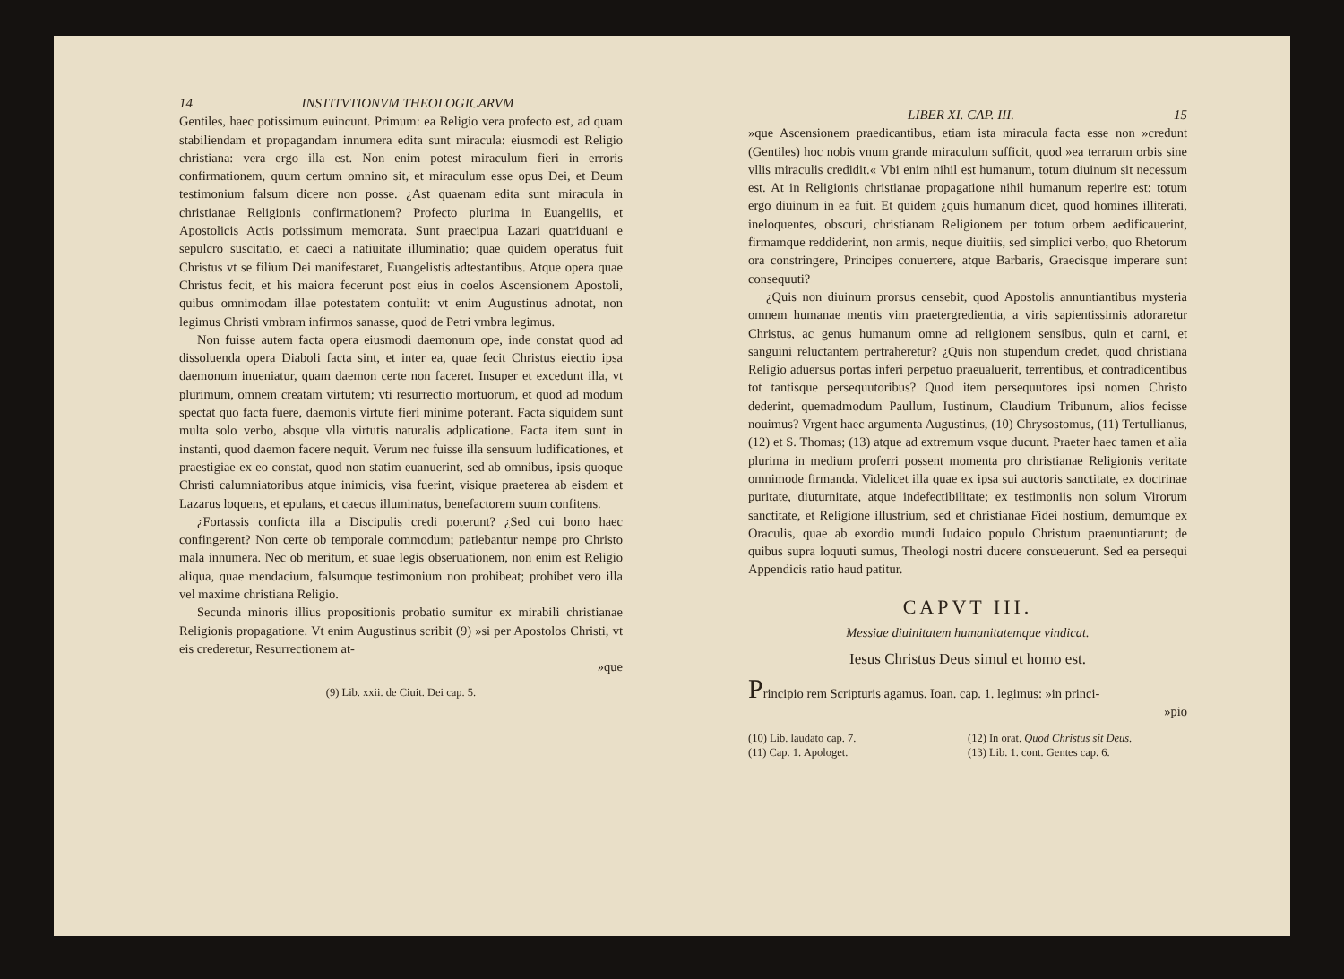14 INSTITVTIONVM THEOLOGICARVM
Gentiles, haec potissimum euincunt. Primum: ea Religio vera profecto est, ad quam stabiliendam et propagandam innumera edita sunt miracula: eiusmodi est Religio christiana: vera ergo illa est. Non enim potest miraculum fieri in erroris confirmationem, quum certum omnino sit, et miraculum esse opus Dei, et Deum testimonium falsum dicere non posse. ¿Ast quaenam edita sunt miracula in christianae Religionis confirmationem? Profecto plurima in Euangeliis, et Apostolicis Actis potissimum memorata. Sunt praecipua Lazari quatriduani e sepulcro suscitatio, et caeci a natiuitate illuminatio; quae quidem operatus fuit Christus vt se filium Dei manifestaret, Euangelistis adtestantibus. Atque opera quae Christus fecit, et his maiora fecerunt post eius in coelos Ascensionem Apostoli, quibus omnimodam illae potestatem contulit: vt enim Augustinus adnotat, non legimus Christi vmbram infirmos sanasse, quod de Petri vmbra legimus.
Non fuisse autem facta opera eiusmodi daemonum ope, inde constat quod ad dissoluenda opera Diaboli facta sint, et inter ea, quae fecit Christus eiectio ipsa daemonum inueniatur, quam daemon certe non faceret. Insuper et excedunt illa, vt plurimum, omnem creatam virtutem; vti resurrectio mortuorum, et quod ad modum spectat quo facta fuere, daemonis virtute fieri minime poterant. Facta siquidem sunt multa solo verbo, absque vlla virtutis naturalis adplicatione. Facta item sunt in instanti, quod daemon facere nequit. Verum nec fuisse illa sensuum ludificationes, et praestigiae ex eo constat, quod non statim euanuerint, sed ab omnibus, ipsis quoque Christi calumniatoribus atque inimicis, visa fuerint, visique praeterea ab eisdem et Lazarus loquens, et epulans, et caecus illuminatus, benefactorem suum confitens.
¿Fortassis conficta illa a Discipulis credi poterunt? ¿Sed cui bono haec confingerent? Non certe ob temporale commodum; patiebantur nempe pro Christo mala innumera. Nec ob meritum, et suae legis obseruationem, non enim est Religio aliqua, quae mendacium, falsumque testimonium non prohibeat; prohibet vero illa vel maxime christiana Religio.
Secunda minoris illius propositionis probatio sumitur ex mirabili christianae Religionis propagatione. Vt enim Augustinus scribit (9) »si per Apostolos Christi, vt eis crederetur, Resurrectionem at-
»que
(9) Lib. xxii. de Ciuit. Dei cap. 5.
LIBER XI. CAP. III. 15
»que Ascensionem praedicantibus, etiam ista miracula facta esse non »credunt (Gentiles) hoc nobis vnum grande miraculum sufficit, quod »ea terrarum orbis sine vllis miraculis credidit.« Vbi enim nihil est humanum, totum diuinum sit necessum est. At in Religionis christianae propagatione nihil humanum reperire est: totum ergo diuinum in ea fuit. Et quidem ¿quis humanum dicet, quod homines illiterati, ineloquentes, obscuri, christianam Religionem per totum orbem aedificauerint, firmamque reddiderint, non armis, neque diuitiis, sed simplici verbo, quo Rhetorum ora constringere, Principes conuertere, atque Barbaris, Graecisque imperare sunt consequuti?
¿Quis non diuinum prorsus censebit, quod Apostolis annuntiantibus mysteria omnem humanae mentis vim praetergredientia, a viris sapientissimis adoraretur Christus, ac genus humanum omne ad religionem sensibus, quin et carni, et sanguini reluctantem pertraheretur? ¿Quis non stupendum credet, quod christiana Religio aduersus portas inferi perpetuo praeualuerit, terrentibus, et contradicentibus tot tantisque persequutoribus? Quod item persequutores ipsi nomen Christo dederint, quemadmodum Paullum, Iustinum, Claudium Tribunum, alios fecisse nouimus? Vrgent haec argumenta Augustinus, (10) Chrysostomus, (11) Tertullianus, (12) et S. Thomas; (13) atque ad extremum vsque ducunt. Praeter haec tamen et alia plurima in medium proferri possent momenta pro christianae Religionis veritate omnimode firmanda. Videlicet illa quae ex ipsa sui auctoris sanctitate, ex doctrinae puritate, diuturnitate, atque indefectibilitate; ex testimoniis non solum Virorum sanctitate, et Religione illustrium, sed et christianae Fidei hostium, demumque ex Oraculis, quae ab exordio mundi Iudaico populo Christum praenuntiarunt; de quibus supra loquuti sumus, Theologi nostri ducere consueuerunt. Sed ea persequi Appendicis ratio haud patitur.
CAPVT III.
Messiae diuinitatem humanitatemque vindicat.
Iesus Christus Deus simul et homo est.
Principio rem Scripturis agamus. Ioan. cap. 1. legimus: »in princi-
»pio
(10) Lib. laudato cap. 7. (12) In orat. Quod Christus sit Deus. (11) Cap. 1. Apologet. (13) Lib. 1. cont. Gentes cap. 6.